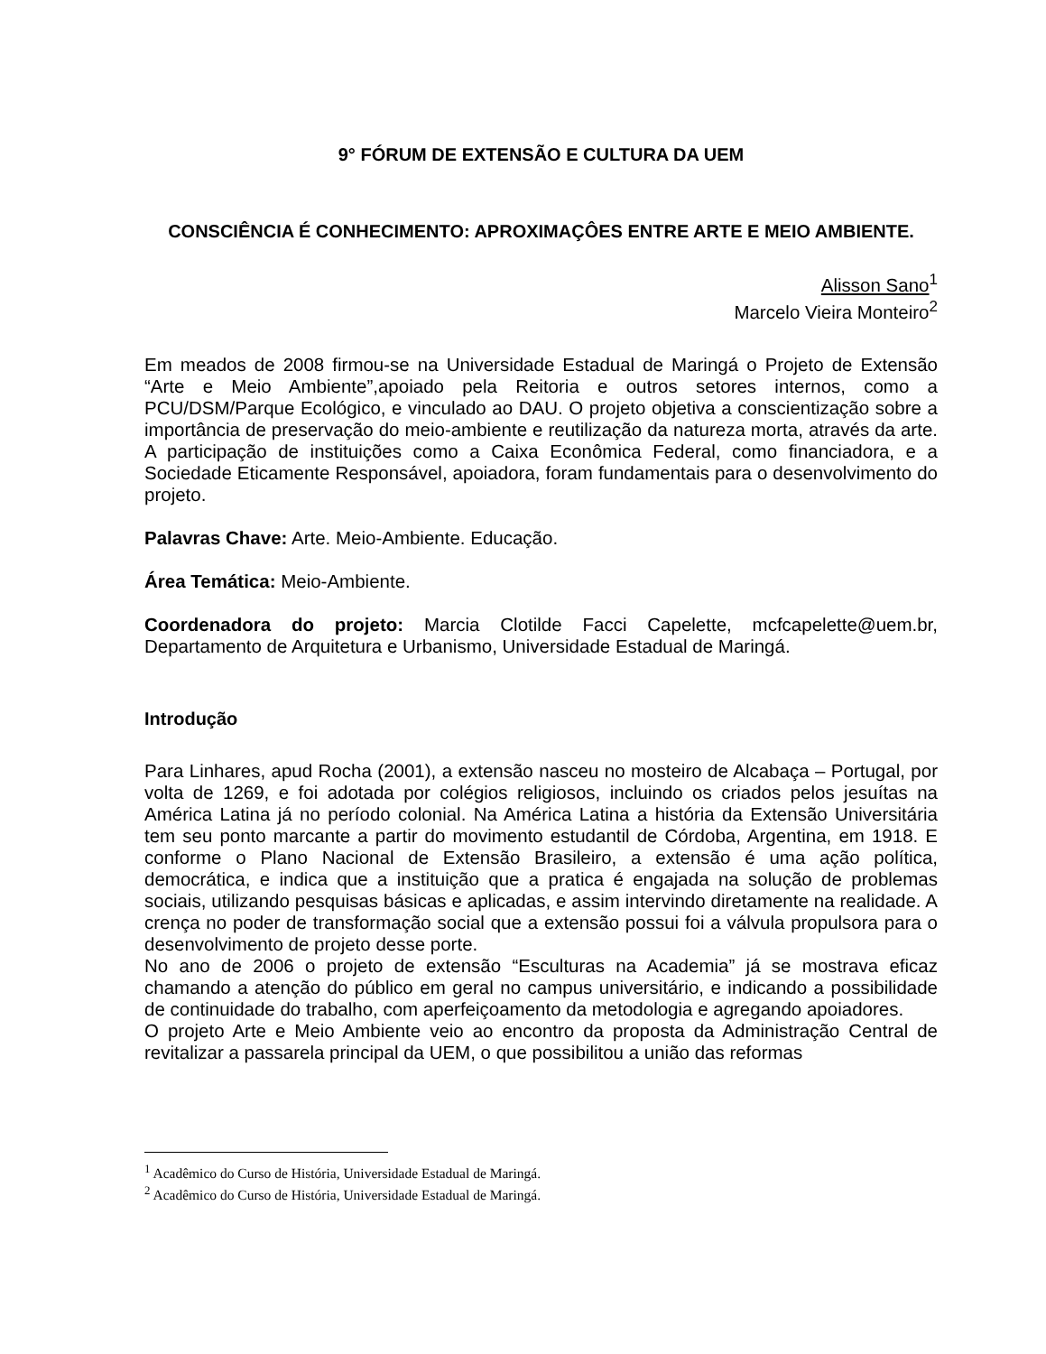9° FÓRUM DE EXTENSÃO E CULTURA DA UEM
CONSCIÊNCIA É CONHECIMENTO: APROXIMAÇÔES ENTRE ARTE E MEIO AMBIENTE.
Alisson Sano<sup>1</sup>
Marcelo Vieira Monteiro<sup>2</sup>
Em meados de 2008 firmou-se na Universidade Estadual de Maringá o Projeto de Extensão “Arte e Meio Ambiente”,apoiado pela Reitoria e outros setores internos, como a PCU/DSM/Parque Ecológico, e vinculado ao DAU. O projeto objetiva a conscientização sobre a importância de preservação do meio-ambiente e reutilização da natureza morta, através da arte. A participação de instituições como a Caixa Econômica Federal, como financiadora, e a Sociedade Eticamente Responsável, apoiadora, foram fundamentais para o desenvolvimento do projeto.
Palavras Chave: Arte. Meio-Ambiente. Educação.
Área Temática: Meio-Ambiente.
Coordenadora do projeto: Marcia Clotilde Facci Capelette, mcfcapelette@uem.br, Departamento de Arquitetura e Urbanismo, Universidade Estadual de Maringá.
Introdução
Para Linhares, apud Rocha (2001), a extensão nasceu no mosteiro de Alcabaça – Portugal, por volta de 1269, e foi adotada por colégios religiosos, incluindo os criados pelos jesuítas na América Latina já no período colonial. Na América Latina a história da Extensão Universitária tem seu ponto marcante a partir do movimento estudantil de Córdoba, Argentina, em 1918. E conforme o Plano Nacional de Extensão Brasileiro, a extensão é uma ação política, democrática, e indica que a instituição que a pratica é engajada na solução de problemas sociais, utilizando pesquisas básicas e aplicadas, e assim intervindo diretamente na realidade. A crença no poder de transformação social que a extensão possui foi a válvula propulsora para o desenvolvimento de projeto desse porte.
No ano de 2006 o projeto de extensão “Esculturas na Academia” já se mostrava eficaz chamando a atenção do público em geral no campus universitário, e indicando a possibilidade de continuidade do trabalho, com aperfeiçoamento da metodologia e agregando apoiadores.
O projeto Arte e Meio Ambiente veio ao encontro da proposta da Administração Central de revitalizar a passarela principal da UEM, o que possibilitou a união das reformas
<sup>1</sup> Acadêmico do Curso de História, Universidade Estadual de Maringá.
<sup>2</sup> Acadêmico do Curso de História, Universidade Estadual de Maringá.